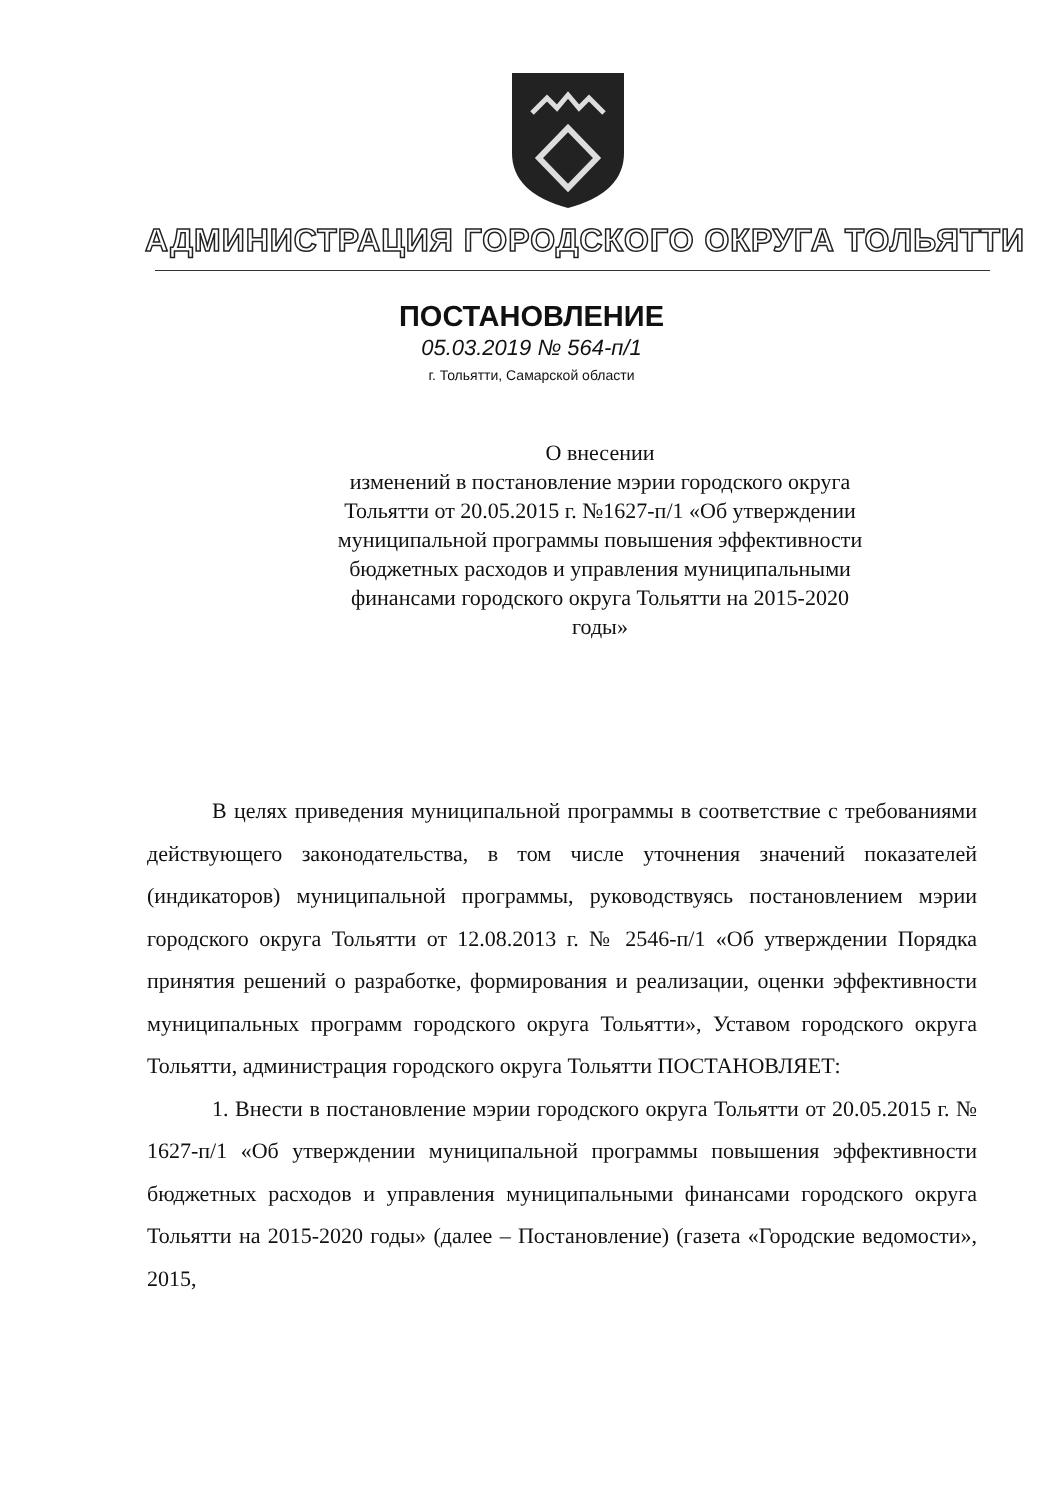АДМИНИСТРАЦИЯ ГОРОДСКОГО ОКРУГА ТОЛЬЯТТИ
ПОСТАНОВЛЕНИЕ
05.03.2019 № 564-п/1
г. Тольятти, Самарской области
О внесении
изменений в постановление мэрии городского округа Тольятти от 20.05.2015 г. №1627-п/1 «Об утверждении муниципальной программы повышения эффективности бюджетных расходов и управления муниципальными финансами городского округа Тольятти на 2015-2020 годы»
В целях приведения муниципальной программы в соответствие с требованиями действующего законодательства, в том числе уточнения значений показателей (индикаторов) муниципальной программы, руководствуясь постановлением мэрии городского округа Тольятти от 12.08.2013 г. № 2546-п/1 «Об утверждении Порядка принятия решений о разработке, формирования и реализации, оценки эффективности муниципальных программ городского округа Тольятти», Уставом городского округа Тольятти, администрация городского округа Тольятти ПОСТАНОВЛЯЕТ:
1. Внести в постановление мэрии городского округа Тольятти от 20.05.2015 г. № 1627-п/1 «Об утверждении муниципальной программы повышения эффективности бюджетных расходов и управления муниципальными финансами городского округа Тольятти на 2015-2020 годы» (далее – Постановление) (газета «Городские ведомости», 2015,